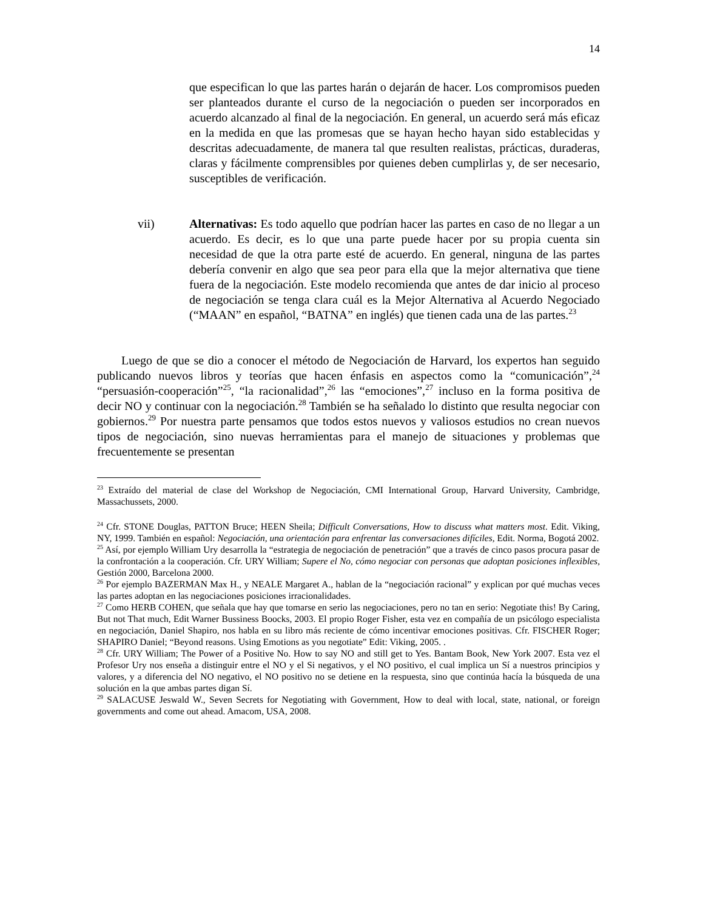14
que especifican lo que las partes harán o dejarán de hacer. Los compromisos pueden ser planteados durante el curso de la negociación o pueden ser incorporados en acuerdo alcanzado al final de la negociación. En general, un acuerdo será más eficaz en la medida en que las promesas que se hayan hecho hayan sido establecidas y descritas adecuadamente, de manera tal que resulten realistas, prácticas, duraderas, claras y fácilmente comprensibles por quienes deben cumplirlas y, de ser necesario, susceptibles de verificación.
vii) Alternativas: Es todo aquello que podrían hacer las partes en caso de no llegar a un acuerdo. Es decir, es lo que una parte puede hacer por su propia cuenta sin necesidad de que la otra parte esté de acuerdo. En general, ninguna de las partes debería convenir en algo que sea peor para ella que la mejor alternativa que tiene fuera de la negociación. Este modelo recomienda que antes de dar inicio al proceso de negociación se tenga clara cuál es la Mejor Alternativa al Acuerdo Negociado (“MAAN” en español, “BATNA” en inglés) que tienen cada una de las partes.<sup>23</sup>
Luego de que se dio a conocer el método de Negociación de Harvard, los expertos han seguido publicando nuevos libros y teorías que hacen énfasis en aspectos como la “comunicación”,<sup>24</sup> “persuasión-cooperación”<sup>25</sup>, “la racionalidad”,<sup>26</sup> las “emociones”,<sup>27</sup> incluso en la forma positiva de decir NO y continuar con la negociación.<sup>28</sup> También se ha señalado lo distinto que resulta negociar con gobiernos.<sup>29</sup> Por nuestra parte pensamos que todos estos nuevos y valiosos estudios no crean nuevos tipos de negociación, sino nuevas herramientas para el manejo de situaciones y problemas que frecuentemente se presentan
<sup>23</sup> Extraído del material de clase del Workshop de Negociación, CMI International Group, Harvard University, Cambridge, Massachussets, 2000.
<sup>24</sup> Cfr. STONE Douglas, PATTON Bruce; HEEN Sheila; Difficult Conversations, How to discuss what matters most. Edit. Viking, NY, 1999. También en español: Negociación, una orientación para enfrentar las conversaciones difíciles, Edit. Norma, Bogotá 2002.
<sup>25</sup> Así, por ejemplo William Ury desarrolla la “estrategia de negociación de penetración” que a través de cinco pasos procura pasar de la confrontación a la cooperación. Cfr. URY William; Supere el No, cómo negociar con personas que adoptan posiciones inflexibles, Gestión 2000, Barcelona 2000.
<sup>26</sup> Por ejemplo BAZERMAN Max H., y NEALE Margaret A., hablan de la “negociación racional” y explican por qué muchas veces las partes adoptan en las negociaciones posiciones irracionalidades.
<sup>27</sup> Como HERB COHEN, que señala que hay que tomarse en serio las negociaciones, pero no tan en serio: Negotiate this! By Caring, But not That much, Edit Warner Bussiness Boocks, 2003. El propio Roger Fisher, esta vez en compañía de un psicólogo especialista en negociación, Daniel Shapiro, nos habla en su libro más reciente de cómo incentivar emociones positivas. Cfr. FISCHER Roger; SHAPIRO Daniel; “Beyond reasons. Using Emotions as you negotiate” Edit: Viking, 2005. .
<sup>28</sup> Cfr. URY William; The Power of a Positive No. How to say NO and still get to Yes. Bantam Book, New York 2007. Esta vez el Profesor Ury nos enseña a distinguir entre el NO y el Si negativos, y el NO positivo, el cual implica un Sí a nuestros principios y valores, y a diferencia del NO negativo, el NO positivo no se detiene en la respuesta, sino que continúa hacía la búsqueda de una solución en la que ambas partes digan Sí.
<sup>29</sup> SALACUSE Jeswald W., Seven Secrets for Negotiating with Government, How to deal with local, state, national, or foreign governments and come out ahead. Amacom, USA, 2008.